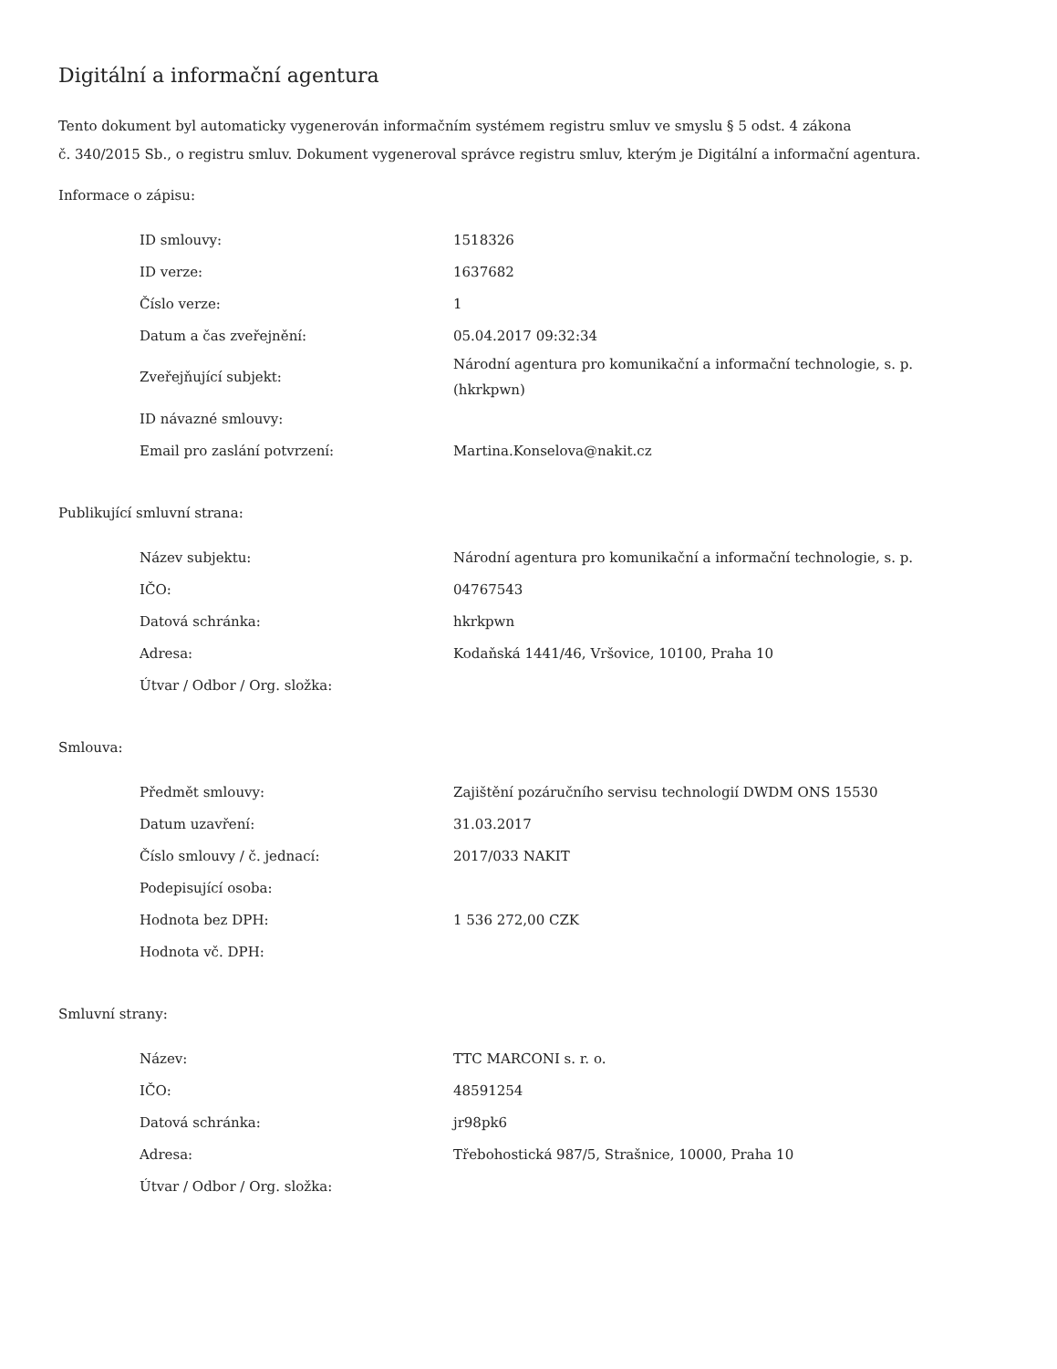Digitální a informační agentura
Tento dokument byl automaticky vygenerován informačním systémem registru smluv ve smyslu § 5 odst. 4 zákona
č. 340/2015 Sb., o registru smluv. Dokument vygeneroval správce registru smluv, kterým je Digitální a informační agentura.
Informace o zápisu:
| ID smlouvy: | 1518326 |
| ID verze: | 1637682 |
| Číslo verze: | 1 |
| Datum a čas zveřejnění: | 05.04.2017 09:32:34 |
| Zveřejňující subjekt: | Národní agentura pro komunikační a informační technologie, s. p. (hkrkpwn) |
| ID návazné smlouvy: | |
| Email pro zaslání potvrzení: | Martina.Konselova@nakit.cz |
Publikující smluvní strana:
| Název subjektu: | Národní agentura pro komunikační a informační technologie, s. p. |
| IČO: | 04767543 |
| Datová schránka: | hkrkpwn |
| Adresa: | Kodaňská 1441/46, Vršovice, 10100, Praha 10 |
| Útvar / Odbor / Org. složka: | |
Smlouva:
| Předmět smlouvy: | Zajištění pozáručního servisu technologií DWDM ONS 15530 |
| Datum uzavření: | 31.03.2017 |
| Číslo smlouvy / č. jednací: | 2017/033 NAKIT |
| Podepisující osoba: | |
| Hodnota bez DPH: | 1 536 272,00 CZK |
| Hodnota vč. DPH: | |
Smluvní strany:
| Název: | TTC MARCONI s. r. o. |
| IČO: | 48591254 |
| Datová schránka: | jr98pk6 |
| Adresa: | Třebohostická 987/5, Strašnice, 10000, Praha 10 |
| Útvar / Odbor / Org. složka: | |